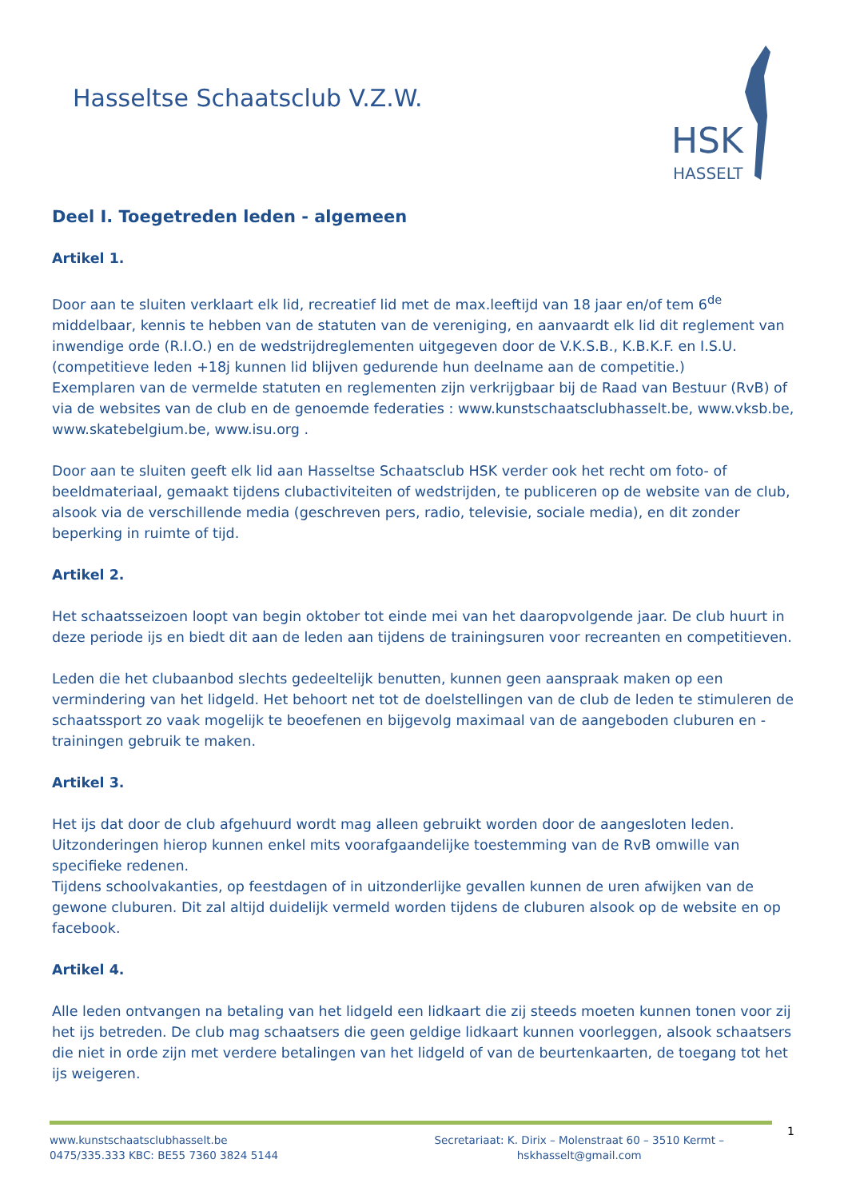Hasseltse Schaatsclub V.Z.W.
HSK
HASSELT
Deel I. Toegetreden leden - algemeen
Artikel 1.
Door aan te sluiten verklaart elk lid, recreatief lid met de max.leeftijd van 18 jaar en/of tem 6<sup>de</sup> middelbaar, kennis te hebben van de statuten van de vereniging, en aanvaardt elk lid dit reglement van inwendige orde (R.I.O.) en de wedstrijdreglementen uitgegeven door de V.K.S.B., K.B.K.F. en I.S.U. (competitieve leden +18j kunnen lid blijven gedurende hun deelname aan de competitie.)
Exemplaren van de vermelde statuten en reglementen zijn verkrijgbaar bij de Raad van Bestuur (RvB) of via de websites van de club en de genoemde federaties : www.kunstschaatsclubhasselt.be, www.vksb.be, www.skatebelgium.be, www.isu.org .
Door aan te sluiten geeft elk lid aan Hasseltse Schaatsclub HSK verder ook het recht om foto- of beeldmateriaal, gemaakt tijdens clubactiviteiten of wedstrijden, te publiceren op de website van de club, alsook via de verschillende media (geschreven pers, radio, televisie, sociale media), en dit zonder beperking in ruimte of tijd.
Artikel 2.
Het schaatsseizoen loopt van begin oktober tot einde mei van het daaropvolgende jaar. De club huurt in deze periode ijs en biedt dit aan de leden aan tijdens de trainingsuren voor recreanten en competitieven.
Leden die het clubaanbod slechts gedeeltelijk benutten, kunnen geen aanspraak maken op een vermindering van het lidgeld. Het behoort net tot de doelstellingen van de club de leden te stimuleren de schaatssport zo vaak mogelijk te beoefenen en bijgevolg maximaal van de aangeboden cluburen en -trainingen gebruik te maken.
Artikel 3.
Het ijs dat door de club afgehuurd wordt mag alleen gebruikt worden door de aangesloten leden. Uitzonderingen hierop kunnen enkel mits voorafgaandelijke toestemming van de RvB omwille van specifieke redenen.
Tijdens schoolvakanties, op feestdagen of in uitzonderlijke gevallen kunnen de uren afwijken van de gewone cluburen. Dit zal altijd duidelijk vermeld worden tijdens de cluburen alsook op de website en op facebook.
Artikel 4.
Alle leden ontvangen na betaling van het lidgeld een lidkaart die zij steeds moeten kunnen tonen voor zij het ijs betreden. De club mag schaatsers die geen geldige lidkaart kunnen voorleggen, alsook schaatsers die niet in orde zijn met verdere betalingen van het lidgeld of van de beurtenkaarten, de toegang tot het ijs weigeren.
www.kunstschaatsclubhasselt.be
0475/335.333 KBC: BE55 7360 3824 5144
Secretariaat: K. Dirix – Molenstraat 60 – 3510 Kermt –
hskhasselt@gmail.com
1